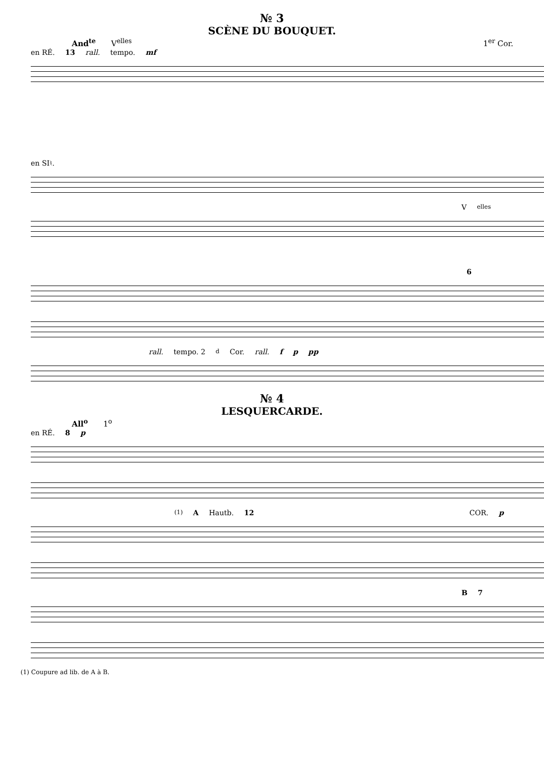№ 3
SCÈNE DU BOUQUET.
And<sup>te</sup> V<sup>elles</sup> 1<sup>er</sup> Cor.
en RÉ. 13 rall. tempo. mf
en SI♮.
V<sup>elles</sup>
6
rall. tempo. 2<sup>d</sup> Cor. rall. f p pp
№ 4
LESQUERCARDE.
All<sup>o</sup> 1<sup>o</sup>
en RÉ. 8 p
<sup>(1)</sup> A Hautb. 12 COR. p
B 7
(1) Coupure ad lib. de A à B.